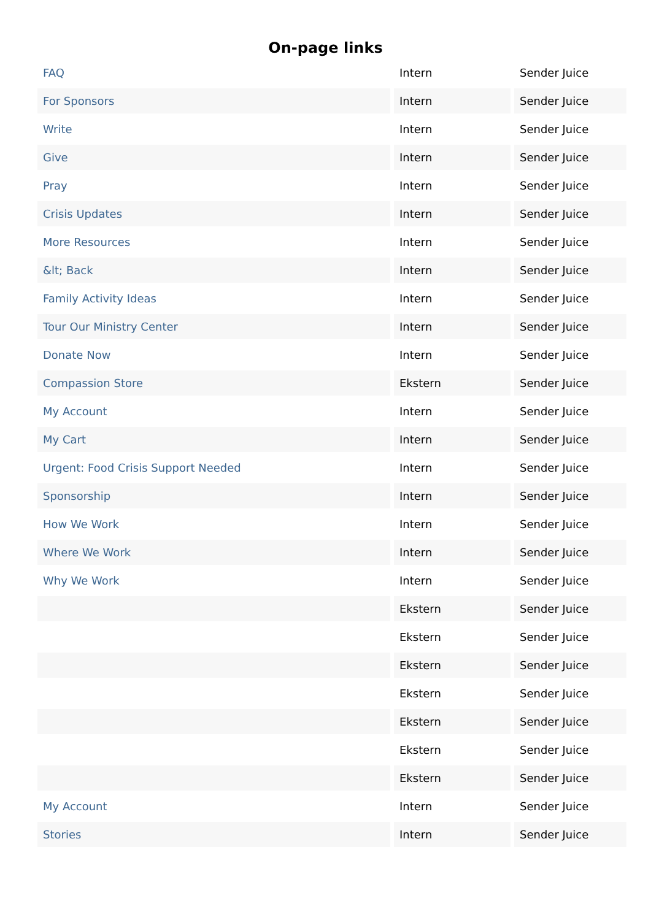On-page links
| FAQ | Intern | Sender Juice |
| For Sponsors | Intern | Sender Juice |
| Write | Intern | Sender Juice |
| Give | Intern | Sender Juice |
| Pray | Intern | Sender Juice |
| Crisis Updates | Intern | Sender Juice |
| More Resources | Intern | Sender Juice |
| &lt; Back | Intern | Sender Juice |
| Family Activity Ideas | Intern | Sender Juice |
| Tour Our Ministry Center | Intern | Sender Juice |
| Donate Now | Intern | Sender Juice |
| Compassion Store | Ekstern | Sender Juice |
| My Account | Intern | Sender Juice |
| My Cart | Intern | Sender Juice |
| Urgent: Food Crisis Support Needed | Intern | Sender Juice |
| Sponsorship | Intern | Sender Juice |
| How We Work | Intern | Sender Juice |
| Where We Work | Intern | Sender Juice |
| Why We Work | Intern | Sender Juice |
| | Ekstern | Sender Juice |
| | Ekstern | Sender Juice |
| | Ekstern | Sender Juice |
| | Ekstern | Sender Juice |
| | Ekstern | Sender Juice |
| | Ekstern | Sender Juice |
| | Ekstern | Sender Juice |
| My Account | Intern | Sender Juice |
| Stories | Intern | Sender Juice |